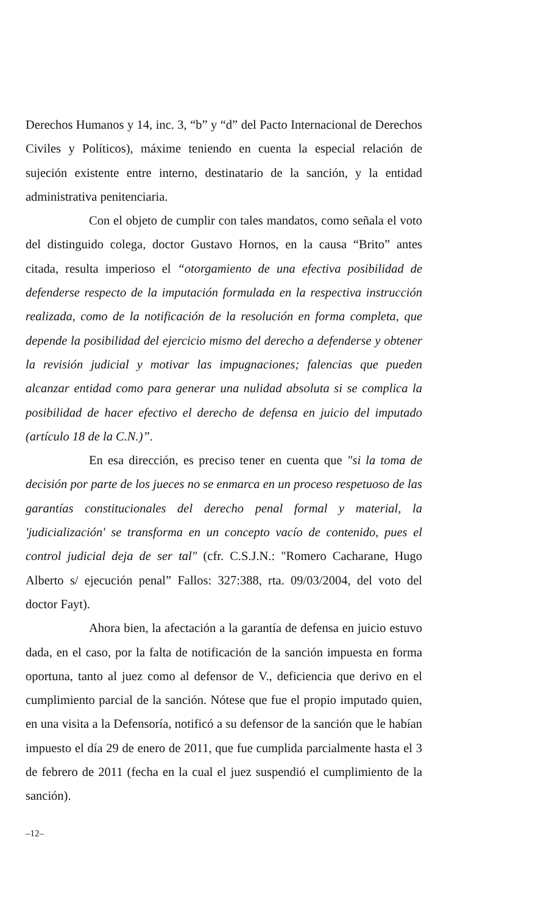Derechos Humanos y 14, inc. 3, “b” y “d” del Pacto Internacional de Derechos Civiles y Políticos), máxime teniendo en cuenta la especial relación de sujeción existente entre interno, destinatario de la sanción, y la entidad administrativa penitenciaria.
Con el objeto de cumplir con tales mandatos, como señala el voto del distinguido colega, doctor Gustavo Hornos, en la causa “Brito” antes citada, resulta imperioso el “otorgamiento de una efectiva posibilidad de defenderse respecto de la imputación formulada en la respectiva instrucción realizada, como de la notificación de la resolución en forma completa, que depende la posibilidad del ejercicio mismo del derecho a defenderse y obtener la revisión judicial y motivar las impugnaciones; falencias que pueden alcanzar entidad como para generar una nulidad absoluta si se complica la posibilidad de hacer efectivo el derecho de defensa en juicio del imputado (artículo 18 de la C.N.)”.
En esa dirección, es preciso tener en cuenta que "si la toma de decisión por parte de los jueces no se enmarca en un proceso respetuoso de las garantías constitucionales del derecho penal formal y material, la 'judicialización' se transforma en un concepto vacío de contenido, pues el control judicial deja de ser tal" (cfr. C.S.J.N.: "Romero Cacharane, Hugo Alberto s/ ejecución penal” Fallos: 327:388, rta. 09/03/2004, del voto del doctor Fayt).
Ahora bien, la afectación a la garantía de defensa en juicio estuvo dada, en el caso, por la falta de notificación de la sanción impuesta en forma oportuna, tanto al juez como al defensor de V., deficiencia que derivo en el cumplimiento parcial de la sanción. Nótese que fue el propio imputado quien, en una visita a la Defensoría, notificó a su defensor de la sanción que le habían impuesto el día 29 de enero de 2011, que fue cumplida parcialmente hasta el 3 de febrero de 2011 (fecha en la cual el juez suspendió el cumplimiento de la sanción).
–12–